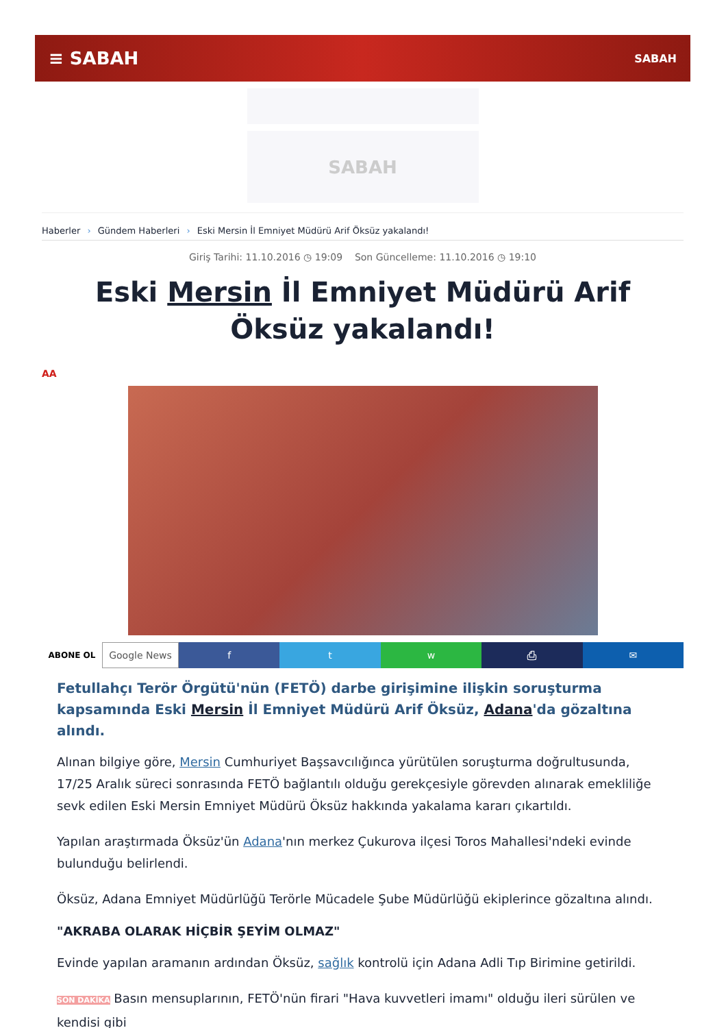≡ SABAH SABAH
SABAH
Haberler › Gündem Haberleri › Eski Mersin İl Emniyet Müdürü Arif Öksüz yakalandı!
Giriş Tarihi: 11.10.2016 ◷ 19:09 Son Güncelleme: 11.10.2016 ◷ 19:10
Eski Mersin İl Emniyet Müdürü Arif Öksüz yakalandı!
AA
ABONE OL
Google News f t w ⎙ ✉
Fetullahçı Terör Örgütü'nün (FETÖ) darbe girişimine ilişkin soruşturma kapsamında Eski Mersin İl Emniyet Müdürü Arif Öksüz, Adana'da gözaltına alındı.
Alınan bilgiye göre, Mersin Cumhuriyet Başsavcılığınca yürütülen soruşturma doğrultusunda, 17/25 Aralık süreci sonrasında FETÖ bağlantılı olduğu gerekçesiyle görevden alınarak emekliliğe sevk edilen Eski Mersin Emniyet Müdürü Öksüz hakkında yakalama kararı çıkartıldı.
Yapılan araştırmada Öksüz'ün Adana'nın merkez Çukurova ilçesi Toros Mahallesi'ndeki evinde bulunduğu belirlendi.
Öksüz, Adana Emniyet Müdürlüğü Terörle Mücadele Şube Müdürlüğü ekiplerince gözaltına alındı.
"AKRABA OLARAK HİÇBİR ŞEYİM OLMAZ"
Evinde yapılan aramanın ardından Öksüz, sağlık kontrolü için Adana Adli Tıp Birimine getirildi.
SON DAKİKA Basın mensuplarının, FETÖ'nün firari "Hava kuvvetleri imamı" olduğu ileri sürülen ve kendisi gibi